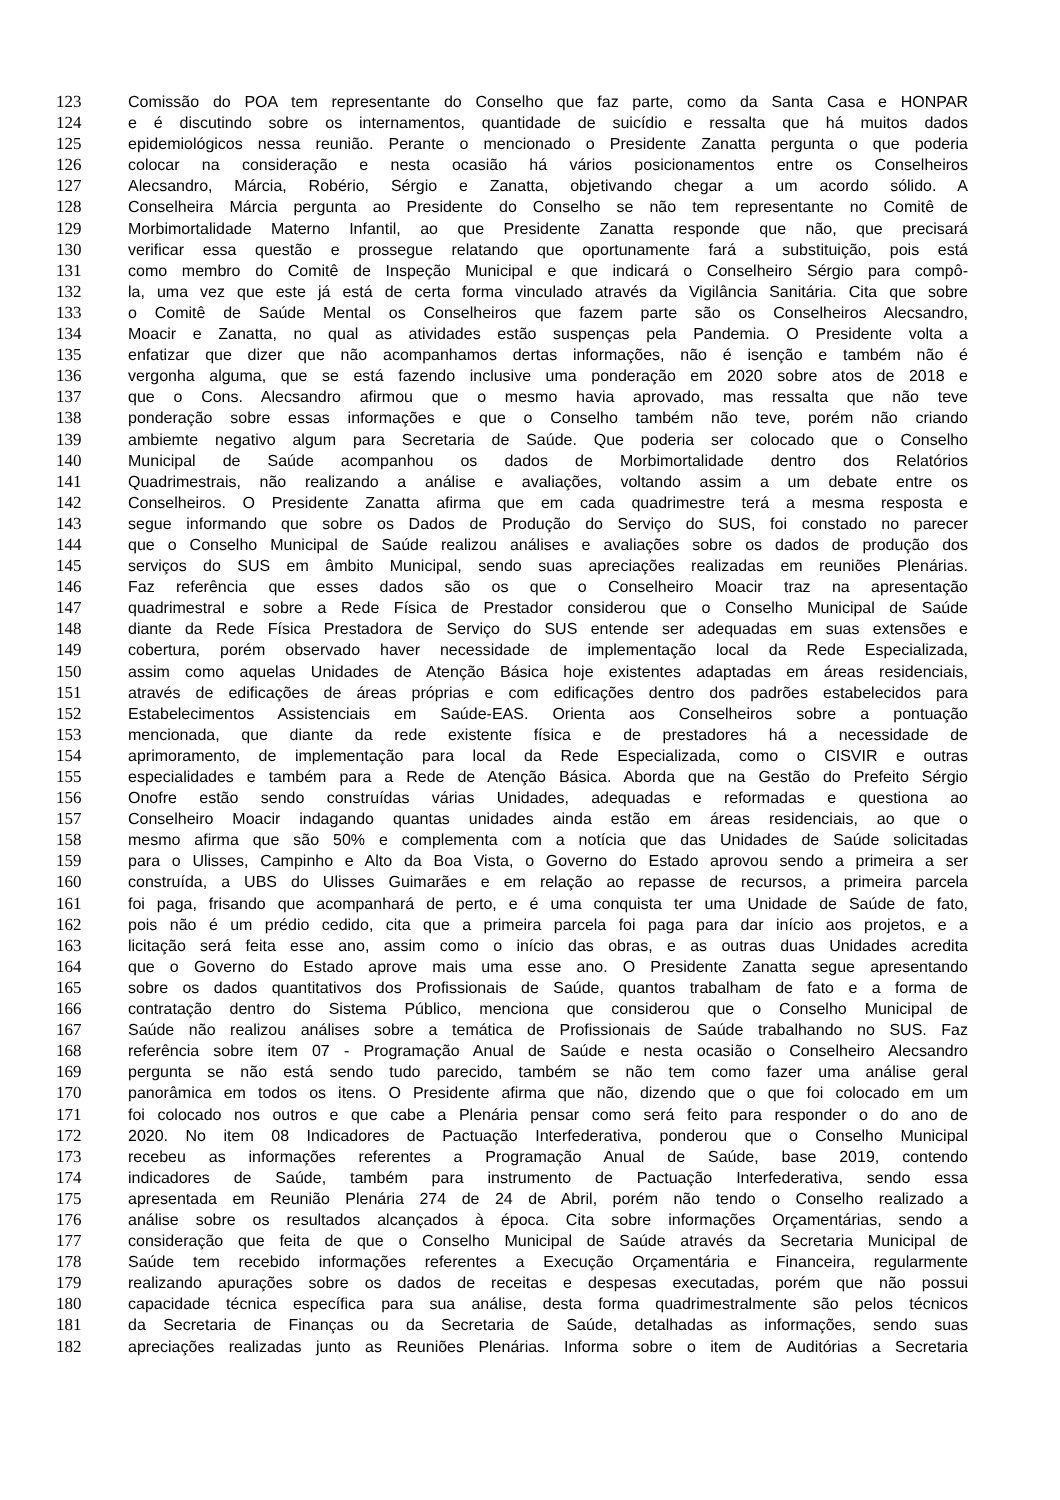123 Comissão do POA tem representante do Conselho que faz parte, como da Santa Casa e HONPAR
124 e é discutindo sobre os internamentos, quantidade de suicídio e ressalta que há muitos dados
125 epidemiológicos nessa reunião. Perante o mencionado o Presidente Zanatta pergunta o que poderia
126 colocar na consideração e nesta ocasião há vários posicionamentos entre os Conselheiros
127 Alecsandro, Márcia, Robério, Sérgio e Zanatta, objetivando chegar a um acordo sólido. A
128 Conselheira Márcia pergunta ao Presidente do Conselho se não tem representante no Comitê de
129 Morbimortalidade Materno Infantil, ao que Presidente Zanatta responde que não, que precisará
130 verificar essa questão e prossegue relatando que oportunamente fará a substituição, pois está
131 como membro do Comitê de Inspeção Municipal e que indicará o Conselheiro Sérgio para compô-
132 la, uma vez que este já está de certa forma vinculado através da Vigilância Sanitária. Cita que sobre
133 o Comitê de Saúde Mental os Conselheiros que fazem parte são os Conselheiros Alecsandro,
134 Moacir e Zanatta, no qual as atividades estão suspenças pela Pandemia. O Presidente volta a
135 enfatizar que dizer que não acompanhamos dertas informações, não é isenção e também não é
136 vergonha alguma, que se está fazendo inclusive uma ponderação em 2020 sobre atos de 2018 e
137 que o Cons. Alecsandro afirmou que o mesmo havia aprovado, mas ressalta que não teve
138 ponderação sobre essas informações e que o Conselho também não teve, porém não criando
139 ambiemte negativo algum para Secretaria de Saúde. Que poderia ser colocado que o Conselho
140 Municipal de Saúde acompanhou os dados de Morbimortalidade dentro dos Relatórios
141 Quadrimestrais, não realizando a análise e avaliações, voltando assim a um debate entre os
142 Conselheiros. O Presidente Zanatta afirma que em cada quadrimestre terá a mesma resposta e
143 segue informando que sobre os Dados de Produção do Serviço do SUS, foi constado no parecer
144 que o Conselho Municipal de Saúde realizou análises e avaliações sobre os dados de produção dos
145 serviços do SUS em âmbito Municipal, sendo suas apreciações realizadas em reuniões Plenárias.
146 Faz referência que esses dados são os que o Conselheiro Moacir traz na apresentação
147 quadrimestral e sobre a Rede Física de Prestador considerou que o Conselho Municipal de Saúde
148 diante da Rede Física Prestadora de Serviço do SUS entende ser adequadas em suas extensões e
149 cobertura, porém observado haver necessidade de implementação local da Rede Especializada,
150 assim como aquelas Unidades de Atenção Básica hoje existentes adaptadas em áreas residenciais,
151 através de edificações de áreas próprias e com edificações dentro dos padrões estabelecidos para
152 Estabelecimentos Assistenciais em Saúde-EAS. Orienta aos Conselheiros sobre a pontuação
153 mencionada, que diante da rede existente física e de prestadores há a necessidade de
154 aprimoramento, de implementação para local da Rede Especializada, como o CISVIR e outras
155 especialidades e também para a Rede de Atenção Básica. Aborda que na Gestão do Prefeito Sérgio
156 Onofre estão sendo construídas várias Unidades, adequadas e reformadas e questiona ao
157 Conselheiro Moacir indagando quantas unidades ainda estão em áreas residenciais, ao que o
158 mesmo afirma que são 50% e complementa com a notícia que das Unidades de Saúde solicitadas
159 para o Ulisses, Campinho e Alto da Boa Vista, o Governo do Estado aprovou sendo a primeira a ser
160 construída, a UBS do Ulisses Guimarães e em relação ao repasse de recursos, a primeira parcela
161 foi paga, frisando que acompanhará de perto, e é uma conquista ter uma Unidade de Saúde de fato,
162 pois não é um prédio cedido, cita que a primeira parcela foi paga para dar início aos projetos, e a
163 licitação será feita esse ano, assim como o início das obras, e as outras duas Unidades acredita
164 que o Governo do Estado aprove mais uma esse ano. O Presidente Zanatta segue apresentando
165 sobre os dados quantitativos dos Profissionais de Saúde, quantos trabalham de fato e a forma de
166 contratação dentro do Sistema Público, menciona que considerou que o Conselho Municipal de
167 Saúde não realizou análises sobre a temática de Profissionais de Saúde trabalhando no SUS. Faz
168 referência sobre item 07 - Programação Anual de Saúde e nesta ocasião o Conselheiro Alecsandro
169 pergunta se não está sendo tudo parecido, também se não tem como fazer uma análise geral
170 panorâmica em todos os itens. O Presidente afirma que não, dizendo que o que foi colocado em um
171 foi colocado nos outros e que cabe a Plenária pensar como será feito para responder o do ano de
172 2020. No item 08 Indicadores de Pactuação Interfederativa, ponderou que o Conselho Municipal
173 recebeu as informações referentes a Programação Anual de Saúde, base 2019, contendo
174 indicadores de Saúde, também para instrumento de Pactuação Interfederativa, sendo essa
175 apresentada em Reunião Plenária 274 de 24 de Abril, porém não tendo o Conselho realizado a
176 análise sobre os resultados alcançados à época. Cita sobre informações Orçamentárias, sendo a
177 consideração que feita de que o Conselho Municipal de Saúde através da Secretaria Municipal de
178 Saúde tem recebido informações referentes a Execução Orçamentária e Financeira, regularmente
179 realizando apurações sobre os dados de receitas e despesas executadas, porém que não possui
180 capacidade técnica específica para sua análise, desta forma quadrimestralmente são pelos técnicos
181 da Secretaria de Finanças ou da Secretaria de Saúde, detalhadas as informações, sendo suas
182 apreciações realizadas junto as Reuniões Plenárias. Informa sobre o item de Auditórias a Secretaria